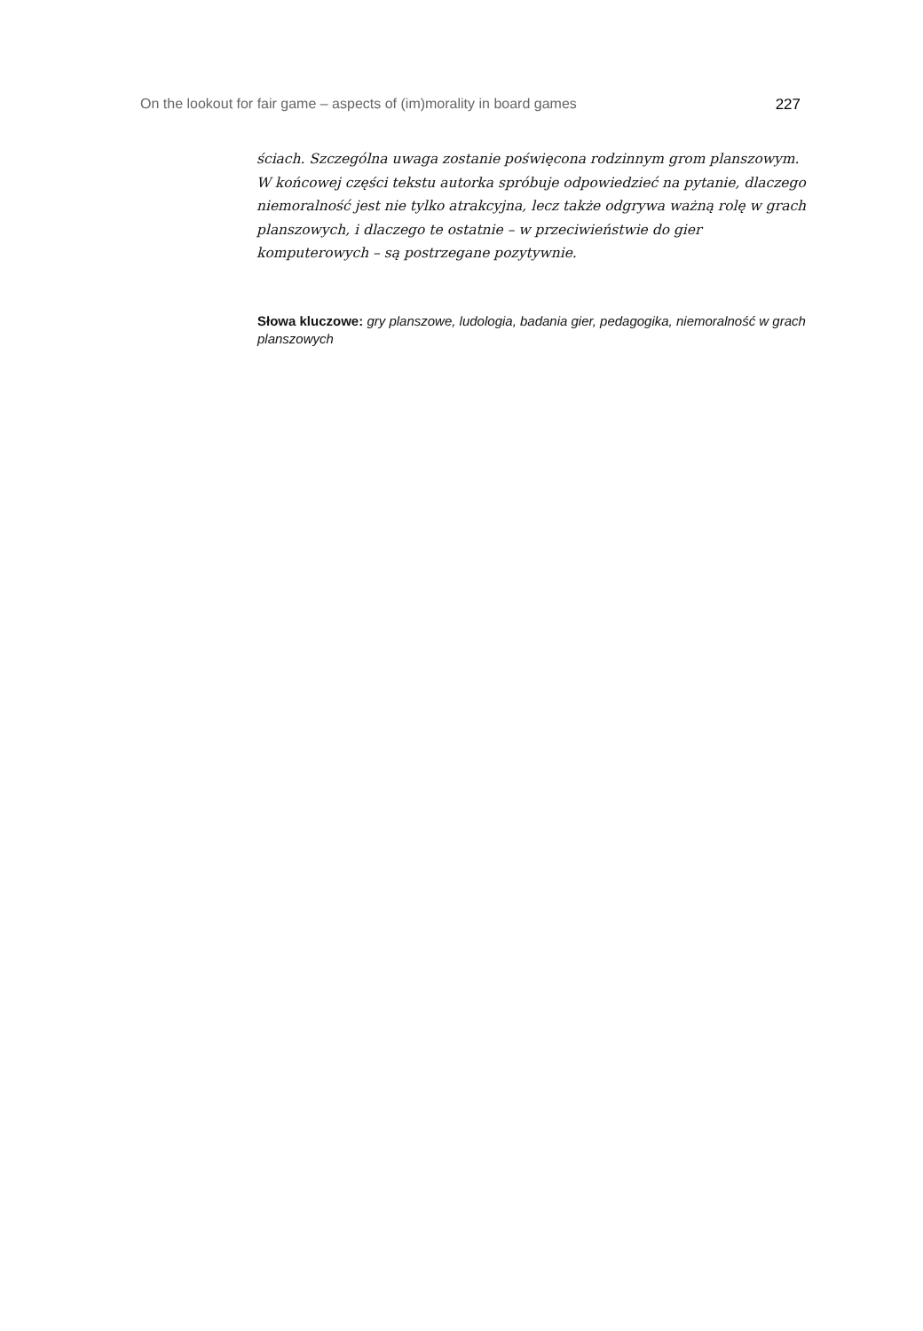On the lookout for fair game – aspects of (im)morality in board games 227
ściach. Szczególna uwaga zostanie poświęcona rodzinnym grom planszowym. W końcowej części tekstu autorka spróbuje odpowiedzieć na pytanie, dlaczego niemoralność jest nie tylko atrakcyjna, lecz także odgrywa ważną rolę w grach planszowych, i dlaczego te ostatnie – w przeciwieństwie do gier komputerowych – są postrzegane pozytywnie.
Słowa kluczowe: gry planszowe, ludologia, badania gier, pedagogika, niemoralność w grach planszowych